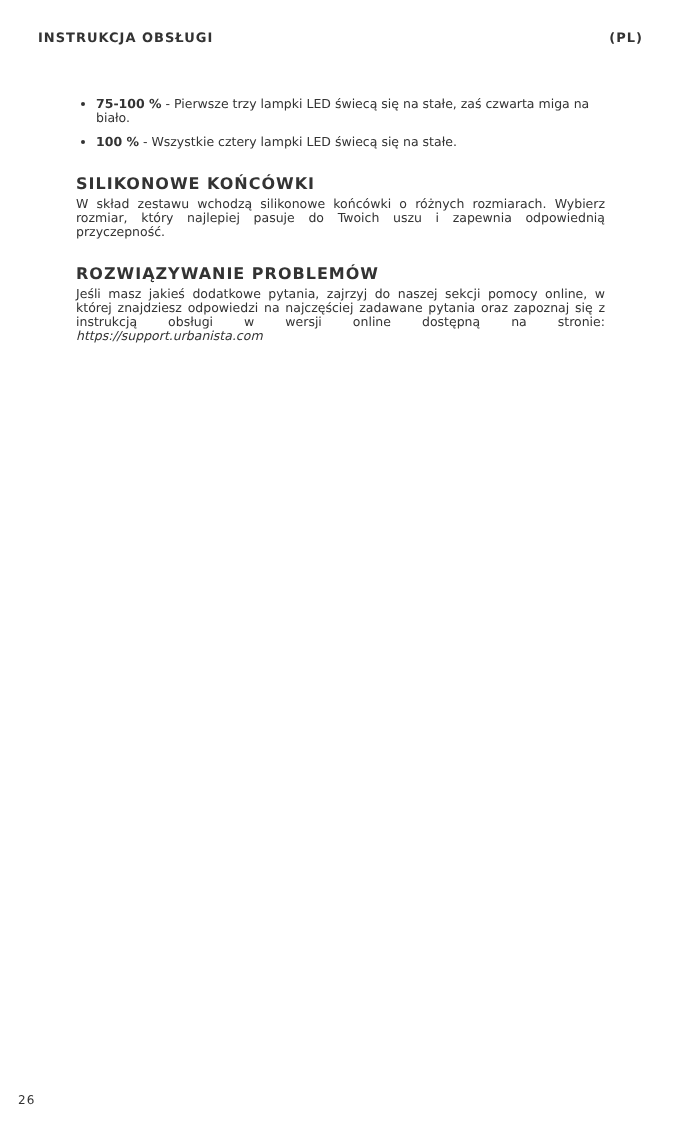INSTRUKCJA OBSŁUGI (PL)
75-100 % - Pierwsze trzy lampki LED świecą się na stałe, zaś czwarta miga na biało.
100 % - Wszystkie cztery lampki LED świecą się na stałe.
SILIKONOWE KOŃCÓWKI
W skład zestawu wchodzą silikonowe końcówki o różnych rozmiarach. Wybierz rozmiar, który najlepiej pasuje do Twoich uszu i zapewnia odpowiednią przyczepność.
ROZWIĄZYWANIE PROBLEMÓW
Jeśli masz jakieś dodatkowe pytania, zajrzyj do naszej sekcji pomocy online, w której znajdziesz odpowiedzi na najczęściej zadawane pytania oraz zapoznaj się z instrukcją obsługi w wersji online dostępną na stronie: https://support.urbanista.com
26